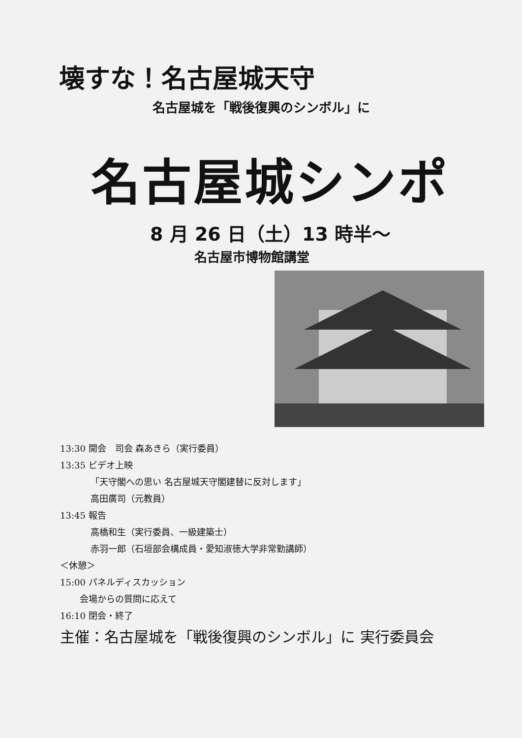壊すな！名古屋城天守
名古屋城を「戦後復興のシンボル」に
名古屋城シンポ
8 月 26 日（土）13 時半～
名古屋市博物館講堂
13:30 開会　司会 森あきら（実行委員）
13:35 ビデオ上映
「天守閣への思い 名古屋城天守閣建替に反対します」
高田廣司（元教員）
13:45 報告
高橋和生（実行委員、一級建築士）
赤羽一郎（石垣部会構成員・愛知淑徳大学非常勤講師）
＜休憩＞
15:00 パネルディスカッション
会場からの質問に応えて
16:10 閉会・終了
主催：名古屋城を「戦後復興のシンボル」に 実行委員会